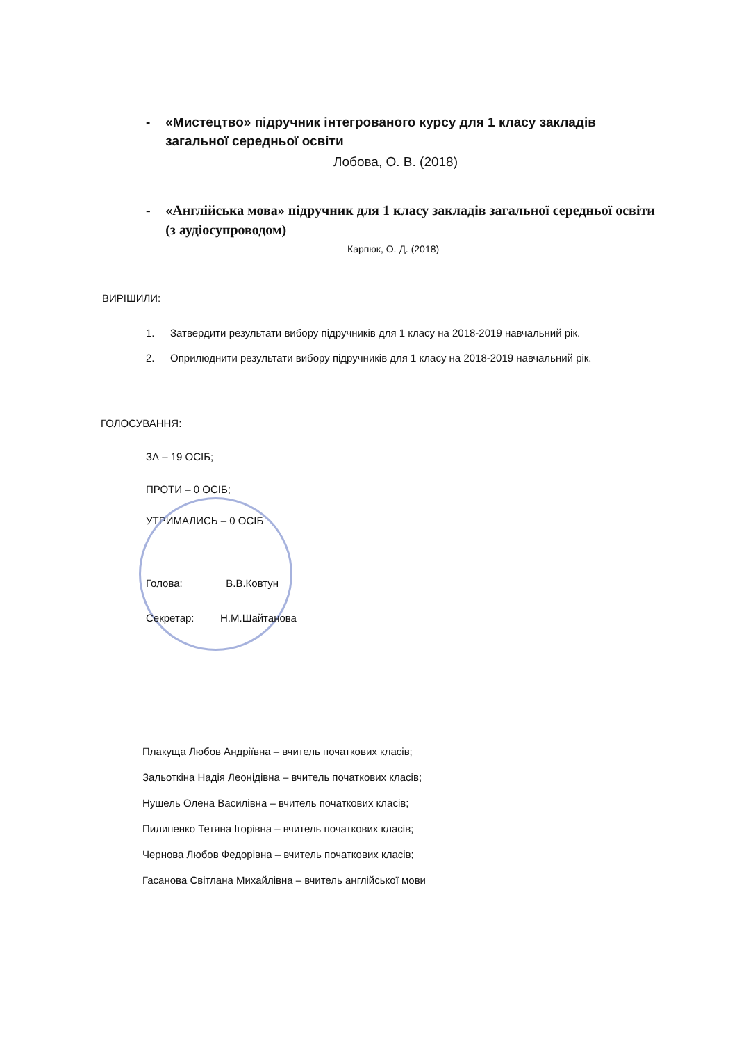- «Мистецтво» підручник інтегрованого курсу для 1 класу закладів загальної середньої освіти
Лобова, О. В. (2018)
- «Англійська мова» підручник для 1 класу закладів загальної середньої освіти (з аудіосупроводом)
Карпюк, О. Д. (2018)
ВИРІШИЛИ:
1. Затвердити результати вибору підручників для 1 класу на 2018-2019 навчальний рік.
2. Оприлюднити результати вибору підручників для 1 класу на 2018-2019 навчальний рік.
ГОЛОСУВАННЯ:
ЗА – 19 ОСІБ;
ПРОТИ – 0 ОСІБ;
УТРИМАЛИСЬ – 0 ОСІБ
Голова: В.В.Ковтун
Секретар: Н.М.Шайтанова
Плакуща Любов Андріївна – вчитель початкових класів;
Зальоткіна Надія Леонідівна – вчитель початкових класів;
Нушель Олена Василівна – вчитель початкових класів;
Пилипенко Тетяна Ігорівна – вчитель початкових класів;
Чернова Любов Федорівна – вчитель початкових класів;
Гасанова Світлана Михайлівна – вчитель англійської мови